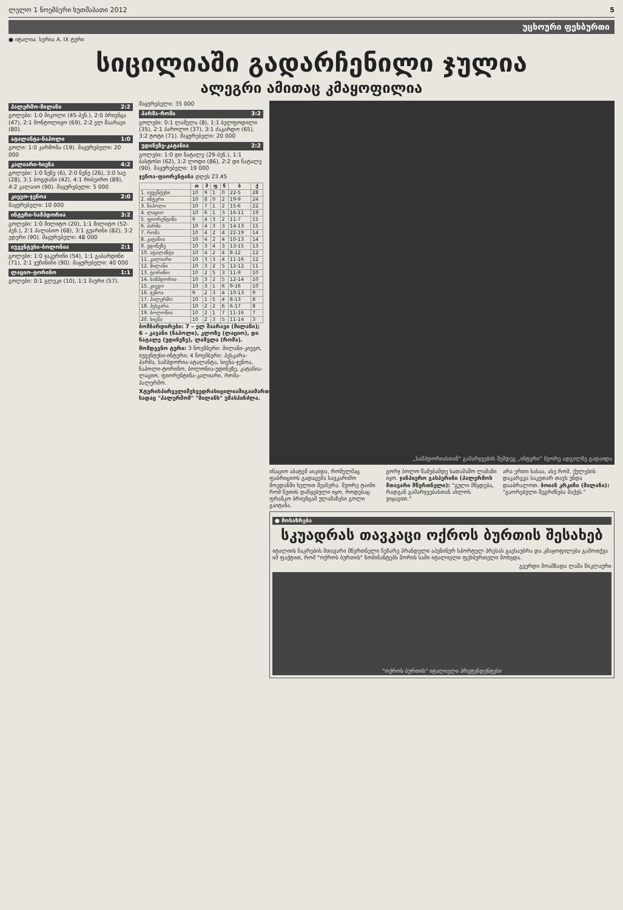ლელო 1 ნოემბერი ხუთშაბათი 2012 5
უცხოური ფეხბურთი
● იტალია. სერია A. IX ტური
სიცილიაში გადარჩენილი ჯულია
ალეგრი ამითაც კმაყოფილია
პალერმო-მილანი 2:2
გოლები: 1:0 მიკოლი (45-პენ.), 2:0 ბრიენცა (47), 2:1 მონტოლივო (69), 2:2 ელ შაარავი (80).
ატალანტა-ნაპოლი 1:0
გოლი: 1:0 კარმონა (19). მაყურებელი: 20 000
კალიარი-სიენა 4:2
გოლები: 1:0 ნენე (6), 2:0 ნენე (26), 3:0 საუ (28), 3:1 ბოგდანი (42), 4:1 რიბეირო (89), 4:2 კალაიო (90). მაყურებელი: 5 000
კიევო-ჯენოა 2:0
მაყურებელი: 10 000
ინტერი-სამპდორია 3:2
გოლები: 1:0 მილიტო (20), 1:1 მილიტო (52-პენ.), 2:1 პალასიო (68), 3:1 გუარინი (82), 3:2 ედერი (90). მაყურებელი: 48 000
იუვენტუსი-ბოლონია 2:1
გოლები: 1:0 ჯაკერინი (54), 1:1 გაბარდინი (71), 2:1 ვუჩინიჩი (90). მაყურებელი: 40 000
ლაციო-ტორინო 1:1
გოლები: 0:1 გლეკი (10), 1:1 მაური (57).
მაყურებელი: 35 000
პარმა-რომა 3:2
გოლები: 0:1 ლამელა (8), 1:1 ბელფოდილი (35), 2:1 პაროლო (37), 3:1 ძაკარდო (65), 3:2 ტოტი (71). მაყურებელი: 20 000
უდინეზე-კატანია 2:2
გოლები: 1:0 დი ნატალე (29-პენ.), 1:1 ბასტოსი (62), 1:2 ლოდი (86), 2:2 დი ნატალე (90). მაყურებელი: 19 000
ჯენოა-ფიორენტინა დღეს 23.45
| | თ | მ | ფ | წ | ბ | ქ |
| --- | --- | --- | --- | --- | --- | --- |
| 1. იუვენტუსი | 10 | 9 | 1 | 0 | 22-5 | 28 |
| 2. ინტერი | 10 | 8 | 0 | 2 | 19-9 | 24 |
| 3. ნაპოლი | 10 | 7 | 1 | 2 | 15-6 | 22 |
| 4. ლაციო | 10 | 6 | 1 | 3 | 16-11 | 19 |
| 5. ფიორენტინა | 9 | 4 | 3 | 2 | 11-7 | 15 |
| 6. პარმა | 10 | 4 | 3 | 3 | 14-13 | 15 |
| 7. რომა | 10 | 4 | 2 | 4 | 22-19 | 14 |
| 8. კატანია | 10 | 4 | 2 | 4 | 10-13 | 14 |
| 9. უდინეზე | 10 | 3 | 4 | 3 | 13-15 | 13 |
| 10. ატალანტა | 10 | 4 | 2 | 4 | 8-12 | 12 |
| 11. კალიარი | 10 | 3 | 3 | 4 | 11-16 | 12 |
| 12. მილანი | 10 | 3 | 2 | 5 | 12-12 | 11 |
| 13. ტორინო | 10 | 2 | 5 | 3 | 11-9 | 10 |
| 14. სამპდორია | 10 | 3 | 2 | 5 | 12-14 | 10 |
| 15. კიევო | 10 | 3 | 1 | 6 | 9-16 | 10 |
| 16. ჯენოა | 9 | 2 | 3 | 4 | 10-13 | 9 |
| 17. პალერმო | 10 | 1 | 5 | 4 | 8-13 | 8 |
| 18. პესკარა | 10 | 2 | 2 | 6 | 6-17 | 8 |
| 19. ბოლონია | 10 | 2 | 1 | 7 | 11-16 | 7 |
| 20. სიენა | 10 | 2 | 3 | 5 | 11-14 | 3 |
ბომბარდირები: 7 – ელ შაარავი (მილანი); 6 – კავანი (ნაპოლი), კლოზე (ლაციო), დი ნატალე (უდინეზე), ლამელა (რომა).
მომდევნო ტური: 3 ნოემბერი: მილანი-კიევო, იუვენტუსი-ინტერი; 4 ნოემბერი: პესკარა-პარმა, სამპდორია-ატალანტა, სიენა-ჯენოა, ნაპოლი-ტორინო, ბოლონია-უდინეზე, კატანია-ლაციო, ფიორენტინა-კალიარი, რომა-პალერმო.
Xტურისპირველიშეხვედრასიცილიაშიგაიმართა, სადაც "პალერმომ" "მილანს" უმასპინძლა.
„სამპდორიასთან" გამარჯვების შემდეგ „ინტერი" მეორე ადგილზე გადაიდა
ინაციო აბატემ აიკიდა, რომელმაც ფაბრიციოს გადაცემა სავკარიმო მოედანში ხელით შეაჩერა. მეორე ტაიმი რომ ნუთის დაწყებული იყო, როდესაც ფრანკო ბრიენცამ ულამაზესი გოლი გაიტანა.
გორჯ ბოლო წამებამდე სათამაშო ლამაზი იყო. ჯანპიერო გასპერინი (პალერმოს მთავარი მწვრთნელი): "გული მწყდება, რადგან გამარჯვებასთან ახლოს ვიყავით."
არა ერთი სასაა, ასე რომ, ქულების დაკარგვა საკუთარ თავს უნდა დააბრალოთ. ბოიან კრკიჩი (მილანი): "გაორებული შეგრძნება მაქვს."
● მოსაზრება
სკუადრას თავკაცი ოქროს ბურთის შესახებ
იტალიის ნაკრების მთავარი მწვრთნელი ჩეზარე პრანდელი აპენინურ სპორტულ პრესას გაესაუბრა და კმაყოფილება გამოთქვა იმ ფაქტით, რომ "ოქროს ბურთის" ნომინანტებს შორის სამი იტალიელი ფეხბურთელი მოხვდა.
გვერდი მოამზადა ლაშა წიკლაური
"ოქროს ბურთის" იტალიელი პრეტენდენტები